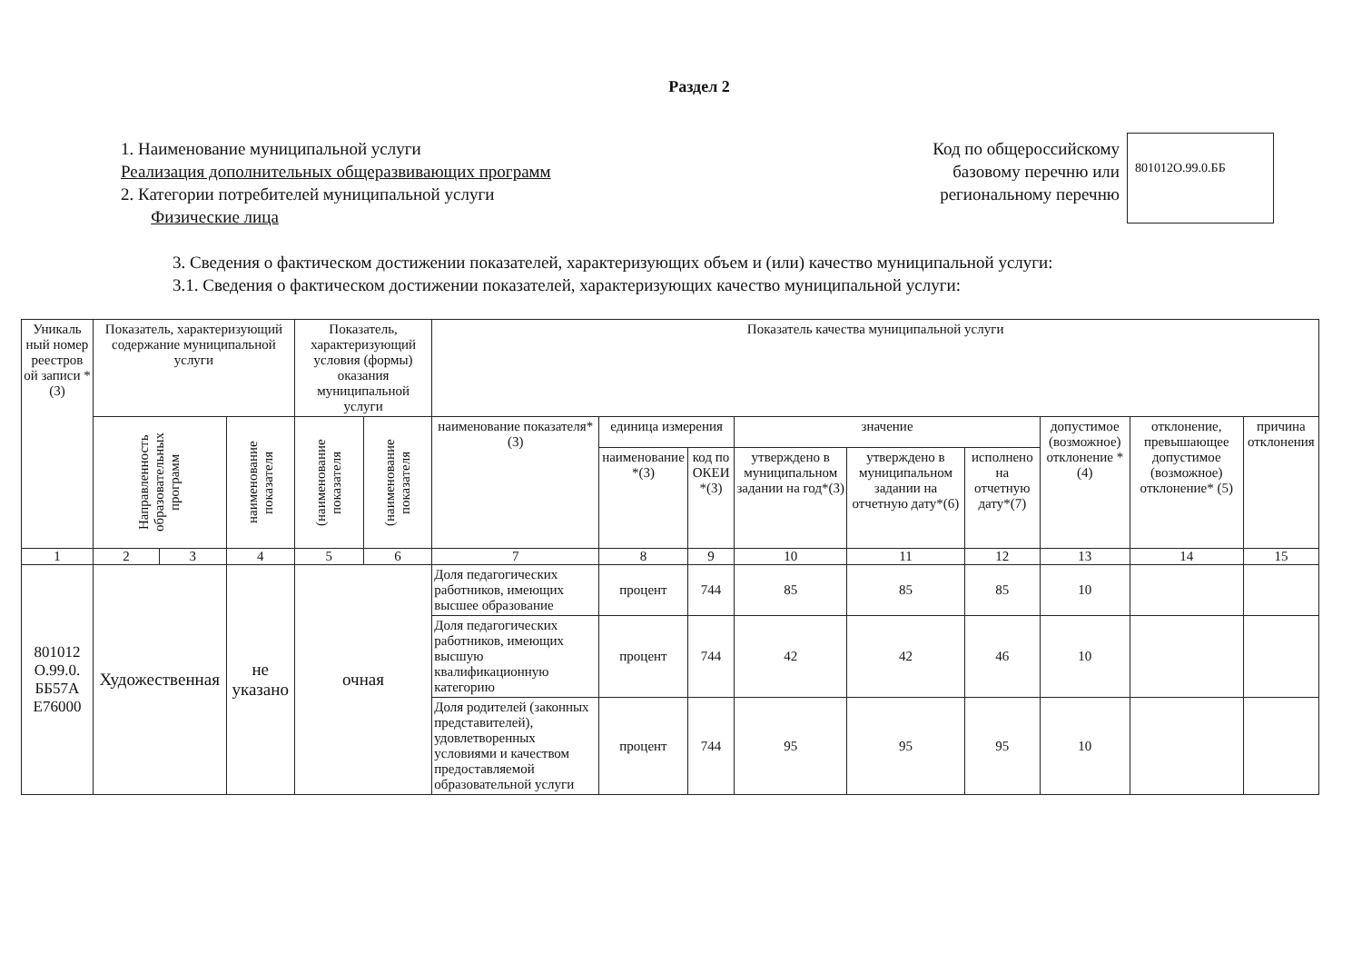Раздел 2
1. Наименование муниципальной услуги
Реализация дополнительных общеразвивающих программ
2. Категории потребителей муниципальной услуги
Физические лица
Код по общероссийскому базовому перечню или региональному перечню
801012О.99.0.ББ
3. Сведения о фактическом достижении показателей, характеризующих объем и (или) качество муниципальной услуги:
3.1. Сведения о фактическом достижении показателей, характеризующих качество муниципальной услуги:
| Уникаль ный номер реестров ой записи * (3) | Показатель, характеризующий содержание муниципальной услуги | | | Показатель, характеризующий условия (формы) оказания муниципальной услуги | | Показатель качества муниципальной услуги | | | | | | | | |
| --- | --- | --- | --- | --- | --- | --- | --- | --- | --- | --- | --- | --- | --- | --- |
| | Направленность образовательных программ | | наименование показателя | (наименование показателя | (наименование показателя | наименование показателя*(3) | единица измерения | | значение | | | допустимое (возможное) отклонение * (4) | отклонение, превышающее допустимое (возможное) отклонение* (5) | причина отклонения |
| | | | | | | | наименование *(3) | код по ОКЕИ *(3) | утверждено в муниципальном задании на год*(3) | утверждено в муниципальном задании на отчетную дату*(6) | исполнено на отчетную дату*(7) | | | |
| 1 | 2 | 3 | 4 | 5 | 6 | 7 | 8 | 9 | 10 | 11 | 12 | 13 | 14 | 15 |
| 801012 О.99.0. ББ57А Е76000 | Художественная | | не указано | очная | | Доля педагогических работников, имеющих высшее образование | процент | 744 | 85 | 85 | 85 | 10 | | |
| | | | | | | Доля педагогических работников, имеющих высшую квалификационную категорию | процент | 744 | 42 | 42 | 46 | 10 | | |
| | | | | | | Доля родителей (законных представителей), удовлетворенных условиями и качеством предоставляемой образовательной услуги | процент | 744 | 95 | 95 | 95 | 10 | | |